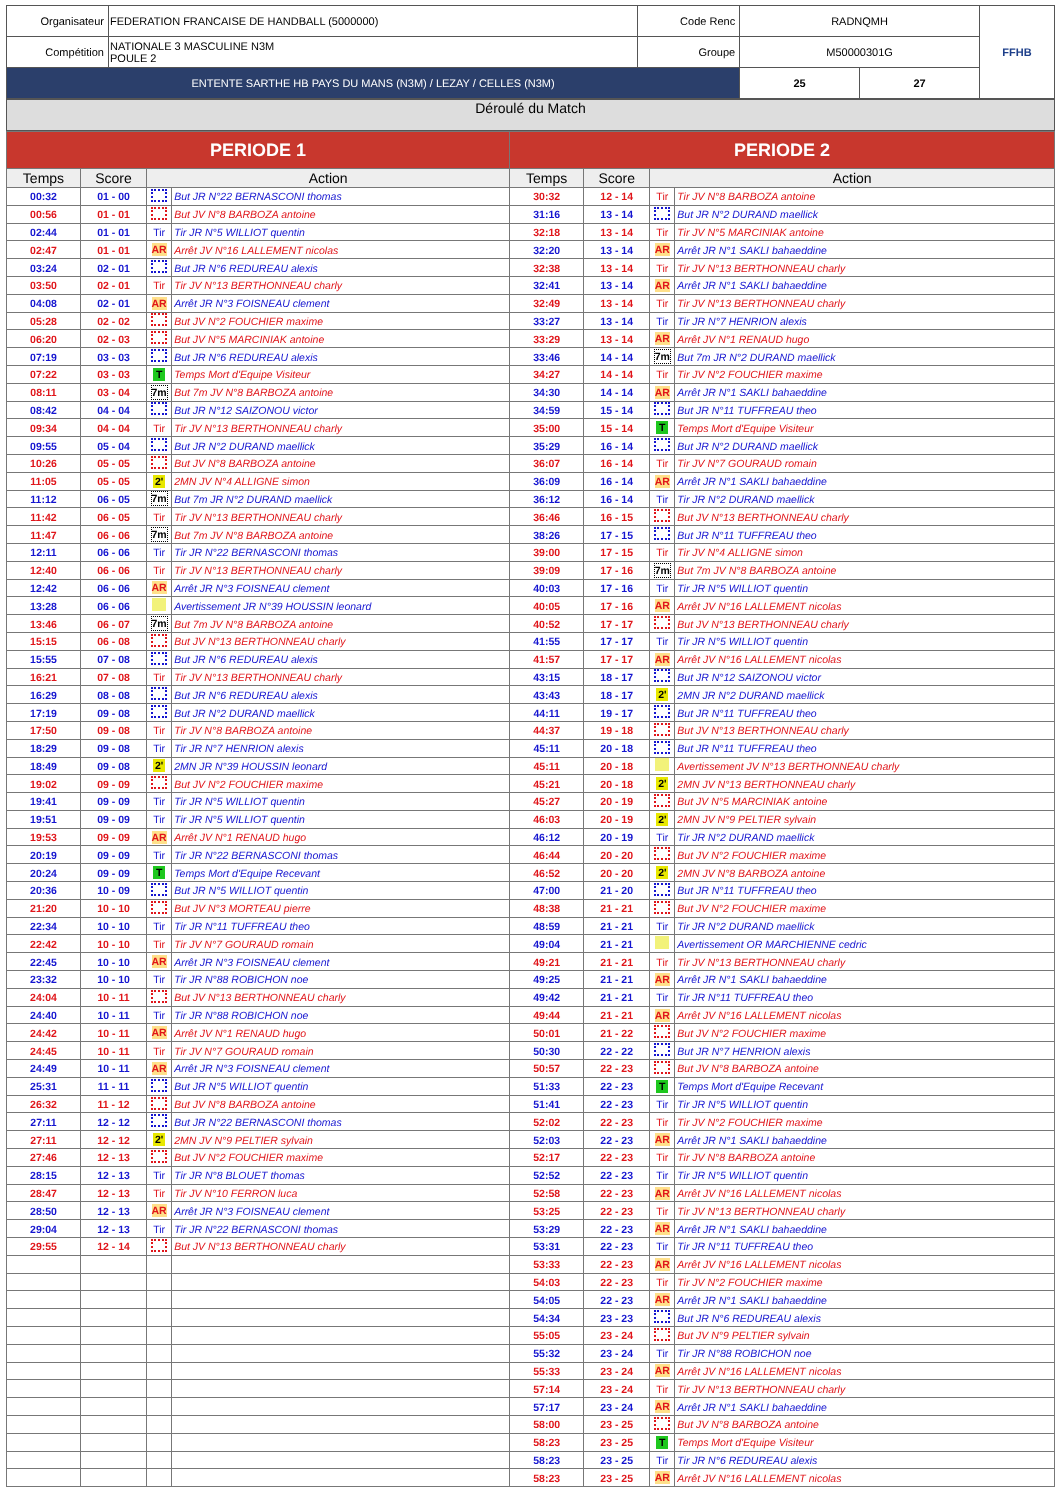| Organisateur | FEDERATION FRANCAISE DE HANDBALL (5000000) | Code Renc | RADNQMH | | FFHB |
| Compétition | NATIONALE 3 MASCULINE N3M POULE 2 | Groupe | M50000301G | | |
| ENTENTE SARTHE HB PAYS DU MANS (N3M) / LEZAY / CELLES (N3M) | | | 25 | 27 | |
Déroulé du Match
| PERIODE 1 | | | | PERIODE 2 | | | |
| --- | --- | --- | --- | --- | --- | --- | --- |
| Temps | Score | Action | | Temps | Score | Action | |
| 00:32 | 01 - 00 | | But JR N°22 BERNASCONI thomas | 30:32 | 12 - 14 | Tir | Tir JV N°8 BARBOZA antoine |
| 00:56 | 01 - 01 | | But JV N°8 BARBOZA antoine | 31:16 | 13 - 14 | | But JR N°2 DURAND maellick |
| 02:44 | 01 - 01 | Tir | Tir JR N°5 WILLIOT quentin | 32:18 | 13 - 14 | Tir | Tir JV N°5 MARCINIAK antoine |
| 02:47 | 01 - 01 | AR | Arrêt JV N°16 LALLEMENT nicolas | 32:20 | 13 - 14 | AR | Arrêt JR N°1 SAKLI bahaeddine |
| 03:24 | 02 - 01 | | But JR N°6 REDUREAU alexis | 32:38 | 13 - 14 | Tir | Tir JV N°13 BERTHONNEAU charly |
| 03:50 | 02 - 01 | Tir | Tir JV N°13 BERTHONNEAU charly | 32:41 | 13 - 14 | AR | Arrêt JR N°1 SAKLI bahaeddine |
| 04:08 | 02 - 01 | AR | Arrêt JR N°3 FOISNEAU clement | 32:49 | 13 - 14 | Tir | Tir JV N°13 BERTHONNEAU charly |
| 05:28 | 02 - 02 | | But JV N°2 FOUCHIER maxime | 33:27 | 13 - 14 | Tir | Tir JR N°7 HENRION alexis |
| 06:20 | 02 - 03 | | But JV N°5 MARCINIAK antoine | 33:29 | 13 - 14 | AR | Arrêt JV N°1 RENAUD hugo |
| 07:19 | 03 - 03 | | But JR N°6 REDUREAU alexis | 33:46 | 14 - 14 | 7m | But 7m JR N°2 DURAND maellick |
| 07:22 | 03 - 03 | T | Temps Mort d'Equipe Visiteur | 34:27 | 14 - 14 | Tir | Tir JV N°2 FOUCHIER maxime |
| 08:11 | 03 - 04 | 7m | But 7m JV N°8 BARBOZA antoine | 34:30 | 14 - 14 | AR | Arrêt JR N°1 SAKLI bahaeddine |
| 08:42 | 04 - 04 | | But JR N°12 SAIZONOU victor | 34:59 | 15 - 14 | | But JR N°11 TUFFREAU theo |
| 09:34 | 04 - 04 | Tir | Tir JV N°13 BERTHONNEAU charly | 35:00 | 15 - 14 | T | Temps Mort d'Equipe Visiteur |
| 09:55 | 05 - 04 | | But JR N°2 DURAND maellick | 35:29 | 16 - 14 | | But JR N°2 DURAND maellick |
| 10:26 | 05 - 05 | | But JV N°8 BARBOZA antoine | 36:07 | 16 - 14 | Tir | Tir JV N°7 GOURAUD romain |
| 11:05 | 05 - 05 | 2' | 2MN JV N°4 ALLIGNE simon | 36:09 | 16 - 14 | AR | Arrêt JR N°1 SAKLI bahaeddine |
| 11:12 | 06 - 05 | 7m | But 7m JR N°2 DURAND maellick | 36:12 | 16 - 14 | Tir | Tir JR N°2 DURAND maellick |
| 11:42 | 06 - 05 | Tir | Tir JV N°13 BERTHONNEAU charly | 36:46 | 16 - 15 | | But JV N°13 BERTHONNEAU charly |
| 11:47 | 06 - 06 | 7m | But 7m JV N°8 BARBOZA antoine | 38:26 | 17 - 15 | | But JR N°11 TUFFREAU theo |
| 12:11 | 06 - 06 | Tir | Tir JR N°22 BERNASCONI thomas | 39:00 | 17 - 15 | Tir | Tir JV N°4 ALLIGNE simon |
| 12:40 | 06 - 06 | Tir | Tir JV N°13 BERTHONNEAU charly | 39:09 | 17 - 16 | 7m | But 7m JV N°8 BARBOZA antoine |
| 12:42 | 06 - 06 | AR | Arrêt JR N°3 FOISNEAU clement | 40:03 | 17 - 16 | Tir | Tir JR N°5 WILLIOT quentin |
| 13:28 | 06 - 06 | | Avertissement JR N°39 HOUSSIN leonard | 40:05 | 17 - 16 | AR | Arrêt JV N°16 LALLEMENT nicolas |
| 13:46 | 06 - 07 | 7m | But 7m JV N°8 BARBOZA antoine | 40:52 | 17 - 17 | | But JV N°13 BERTHONNEAU charly |
| 15:15 | 06 - 08 | | But JV N°13 BERTHONNEAU charly | 41:55 | 17 - 17 | Tir | Tir JR N°5 WILLIOT quentin |
| 15:55 | 07 - 08 | | But JR N°6 REDUREAU alexis | 41:57 | 17 - 17 | AR | Arrêt JV N°16 LALLEMENT nicolas |
| 16:21 | 07 - 08 | Tir | Tir JV N°13 BERTHONNEAU charly | 43:15 | 18 - 17 | | But JR N°12 SAIZONOU victor |
| 16:29 | 08 - 08 | | But JR N°6 REDUREAU alexis | 43:43 | 18 - 17 | 2' | 2MN JR N°2 DURAND maellick |
| 17:19 | 09 - 08 | | But JR N°2 DURAND maellick | 44:11 | 19 - 17 | | But JR N°11 TUFFREAU theo |
| 17:50 | 09 - 08 | Tir | Tir JV N°8 BARBOZA antoine | 44:37 | 19 - 18 | | But JV N°13 BERTHONNEAU charly |
| 18:29 | 09 - 08 | Tir | Tir JR N°7 HENRION alexis | 45:11 | 20 - 18 | | But JR N°11 TUFFREAU theo |
| 18:49 | 09 - 08 | 2' | 2MN JR N°39 HOUSSIN leonard | 45:11 | 20 - 18 | | Avertissement JV N°13 BERTHONNEAU charly |
| 19:02 | 09 - 09 | | But JV N°2 FOUCHIER maxime | 45:21 | 20 - 18 | 2' | 2MN JV N°13 BERTHONNEAU charly |
| 19:41 | 09 - 09 | Tir | Tir JR N°5 WILLIOT quentin | 45:27 | 20 - 19 | | But JV N°5 MARCINIAK antoine |
| 19:51 | 09 - 09 | Tir | Tir JR N°5 WILLIOT quentin | 46:03 | 20 - 19 | 2' | 2MN JV N°9 PELTIER sylvain |
| 19:53 | 09 - 09 | AR | Arrêt JV N°1 RENAUD hugo | 46:12 | 20 - 19 | Tir | Tir JR N°2 DURAND maellick |
| 20:19 | 09 - 09 | Tir | Tir JR N°22 BERNASCONI thomas | 46:44 | 20 - 20 | | But JV N°2 FOUCHIER maxime |
| 20:24 | 09 - 09 | T | Temps Mort d'Equipe Recevant | 46:52 | 20 - 20 | 2' | 2MN JV N°8 BARBOZA antoine |
| 20:36 | 10 - 09 | | But JR N°5 WILLIOT quentin | 47:00 | 21 - 20 | | But JR N°11 TUFFREAU theo |
| 21:20 | 10 - 10 | | But JV N°3 MORTEAU pierre | 48:38 | 21 - 21 | | But JV N°2 FOUCHIER maxime |
| 22:34 | 10 - 10 | Tir | Tir JR N°11 TUFFREAU theo | 48:59 | 21 - 21 | Tir | Tir JR N°2 DURAND maellick |
| 22:42 | 10 - 10 | Tir | Tir JV N°7 GOURAUD romain | 49:04 | 21 - 21 | | Avertissement OR MARCHIENNE cedric |
| 22:45 | 10 - 10 | AR | Arrêt JR N°3 FOISNEAU clement | 49:21 | 21 - 21 | Tir | Tir JV N°13 BERTHONNEAU charly |
| 23:32 | 10 - 10 | Tir | Tir JR N°88 ROBICHON noe | 49:25 | 21 - 21 | AR | Arrêt JR N°1 SAKLI bahaeddine |
| 24:04 | 10 - 11 | | But JV N°13 BERTHONNEAU charly | 49:42 | 21 - 21 | Tir | Tir JR N°11 TUFFREAU theo |
| 24:40 | 10 - 11 | Tir | Tir JR N°88 ROBICHON noe | 49:44 | 21 - 21 | AR | Arrêt JV N°16 LALLEMENT nicolas |
| 24:42 | 10 - 11 | AR | Arrêt JV N°1 RENAUD hugo | 50:01 | 21 - 22 | | But JV N°2 FOUCHIER maxime |
| 24:45 | 10 - 11 | Tir | Tir JV N°7 GOURAUD romain | 50:30 | 22 - 22 | | But JR N°7 HENRION alexis |
| 24:49 | 10 - 11 | AR | Arrêt JR N°3 FOISNEAU clement | 50:57 | 22 - 23 | | But JV N°8 BARBOZA antoine |
| 25:31 | 11 - 11 | | But JR N°5 WILLIOT quentin | 51:33 | 22 - 23 | T | Temps Mort d'Equipe Recevant |
| 26:32 | 11 - 12 | | But JV N°8 BARBOZA antoine | 51:41 | 22 - 23 | Tir | Tir JR N°5 WILLIOT quentin |
| 27:11 | 12 - 12 | | But JR N°22 BERNASCONI thomas | 52:02 | 22 - 23 | Tir | Tir JV N°2 FOUCHIER maxime |
| 27:11 | 12 - 12 | 2' | 2MN JV N°9 PELTIER sylvain | 52:03 | 22 - 23 | AR | Arrêt JR N°1 SAKLI bahaeddine |
| 27:46 | 12 - 13 | | But JV N°2 FOUCHIER maxime | 52:17 | 22 - 23 | Tir | Tir JV N°8 BARBOZA antoine |
| 28:15 | 12 - 13 | Tir | Tir JR N°8 BLOUET thomas | 52:52 | 22 - 23 | Tir | Tir JR N°5 WILLIOT quentin |
| 28:47 | 12 - 13 | Tir | Tir JV N°10 FERRON luca | 52:58 | 22 - 23 | AR | Arrêt JV N°16 LALLEMENT nicolas |
| 28:50 | 12 - 13 | AR | Arrêt JR N°3 FOISNEAU clement | 53:25 | 22 - 23 | Tir | Tir JV N°13 BERTHONNEAU charly |
| 29:04 | 12 - 13 | Tir | Tir JR N°22 BERNASCONI thomas | 53:29 | 22 - 23 | AR | Arrêt JR N°1 SAKLI bahaeddine |
| 29:55 | 12 - 14 | | But JV N°13 BERTHONNEAU charly | 53:31 | 22 - 23 | Tir | Tir JR N°11 TUFFREAU theo |
| | | | | 53:33 | 22 - 23 | AR | Arrêt JV N°16 LALLEMENT nicolas |
| | | | | 54:03 | 22 - 23 | Tir | Tir JV N°2 FOUCHIER maxime |
| | | | | 54:05 | 22 - 23 | AR | Arrêt JR N°1 SAKLI bahaeddine |
| | | | | 54:34 | 23 - 23 | | But JR N°6 REDUREAU alexis |
| | | | | 55:05 | 23 - 24 | | But JV N°9 PELTIER sylvain |
| | | | | 55:32 | 23 - 24 | Tir | Tir JR N°88 ROBICHON noe |
| | | | | 55:33 | 23 - 24 | AR | Arrêt JV N°16 LALLEMENT nicolas |
| | | | | 57:14 | 23 - 24 | Tir | Tir JV N°13 BERTHONNEAU charly |
| | | | | 57:17 | 23 - 24 | AR | Arrêt JR N°1 SAKLI bahaeddine |
| | | | | 58:00 | 23 - 25 | | But JV N°8 BARBOZA antoine |
| | | | | 58:23 | 23 - 25 | T | Temps Mort d'Equipe Visiteur |
| | | | | 58:23 | 23 - 25 | Tir | Tir JR N°6 REDUREAU alexis |
| | | | | 58:23 | 23 - 25 | AR | Arrêt JV N°16 LALLEMENT nicolas |